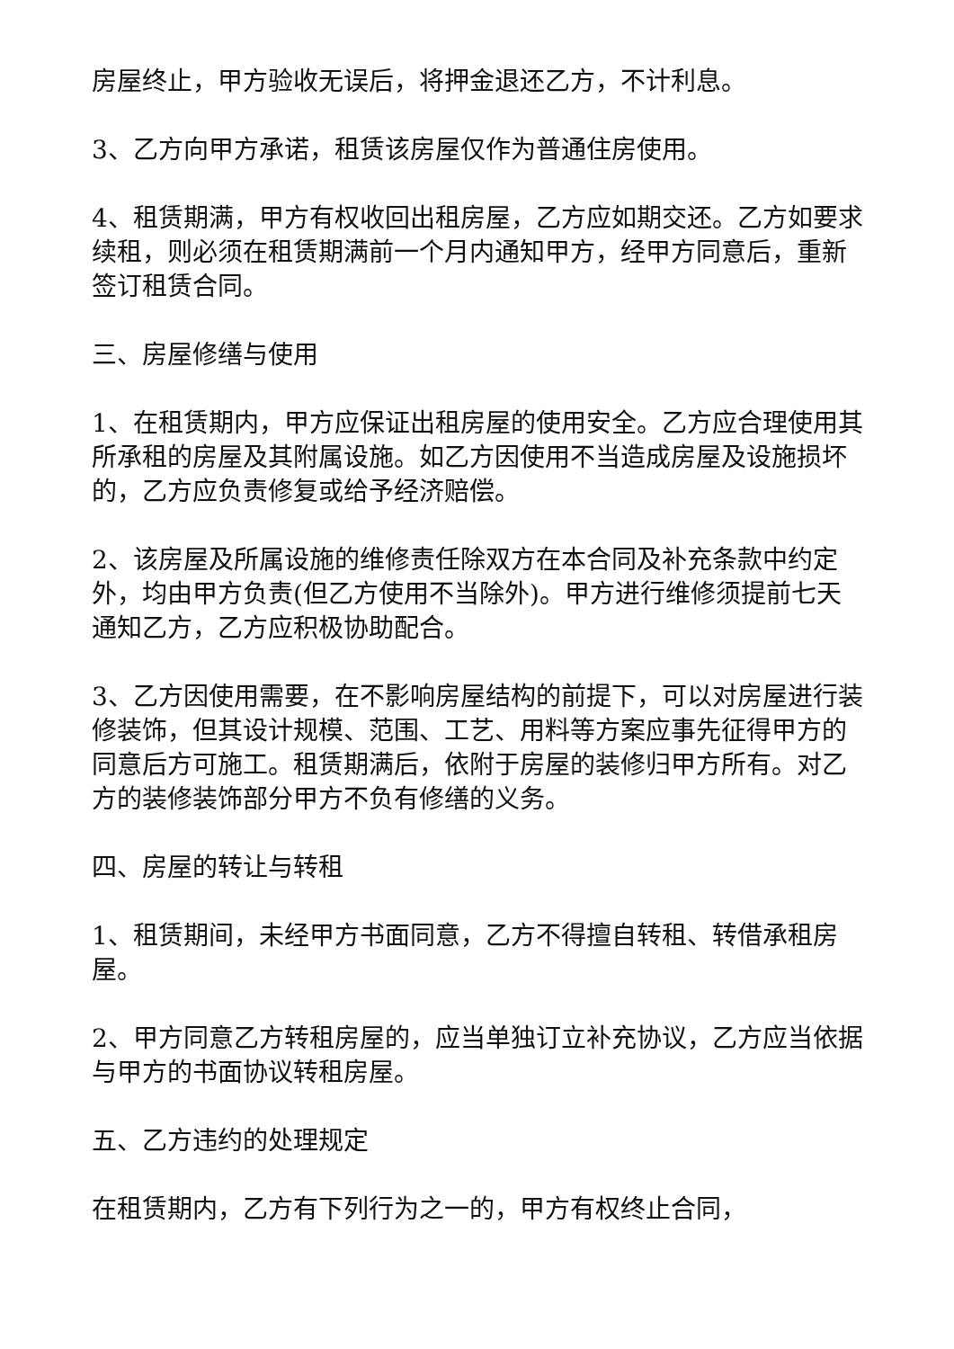房屋终止，甲方验收无误后，将押金退还乙方，不计利息。
3、乙方向甲方承诺，租赁该房屋仅作为普通住房使用。
4、租赁期满，甲方有权收回出租房屋，乙方应如期交还。乙方如要求续租，则必须在租赁期满前一个月内通知甲方，经甲方同意后，重新签订租赁合同。
三、房屋修缮与使用
1、在租赁期内，甲方应保证出租房屋的使用安全。乙方应合理使用其所承租的房屋及其附属设施。如乙方因使用不当造成房屋及设施损坏的，乙方应负责修复或给予经济赔偿。
2、该房屋及所属设施的维修责任除双方在本合同及补充条款中约定外，均由甲方负责(但乙方使用不当除外)。甲方进行维修须提前七天通知乙方，乙方应积极协助配合。
3、乙方因使用需要，在不影响房屋结构的前提下，可以对房屋进行装修装饰，但其设计规模、范围、工艺、用料等方案应事先征得甲方的同意后方可施工。租赁期满后，依附于房屋的装修归甲方所有。对乙方的装修装饰部分甲方不负有修缮的义务。
四、房屋的转让与转租
1、租赁期间，未经甲方书面同意，乙方不得擅自转租、转借承租房屋。
2、甲方同意乙方转租房屋的，应当单独订立补充协议，乙方应当依据与甲方的书面协议转租房屋。
五、乙方违约的处理规定
在租赁期内，乙方有下列行为之一的，甲方有权终止合同，